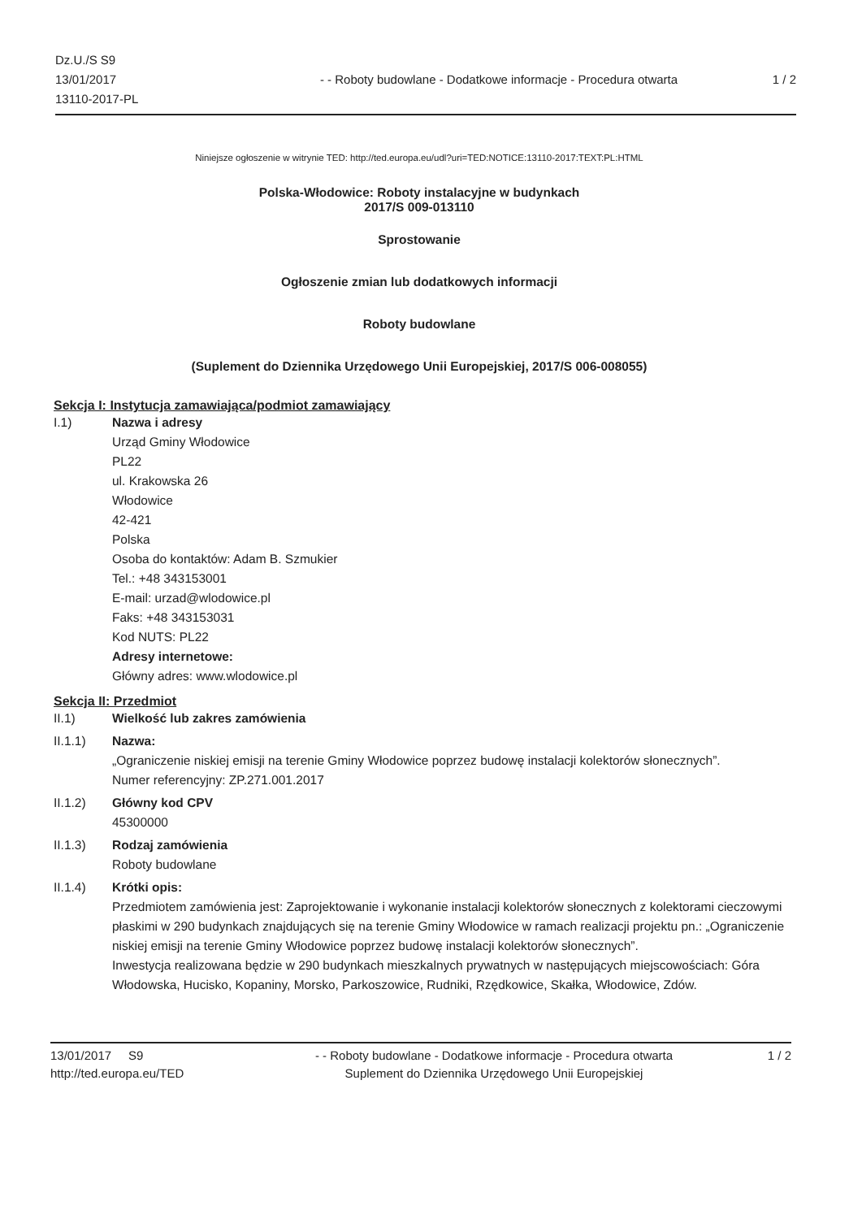Dz.U./S S9
13/01/2017
13110-2017-PL
- - Roboty budowlane - Dodatkowe informacje - Procedura otwarta
1 / 2
Niniejsze ogłoszenie w witrynie TED: http://ted.europa.eu/udl?uri=TED:NOTICE:13110-2017:TEXT:PL:HTML
Polska-Włodowice: Roboty instalacyjne w budynkach
2017/S 009-013110
Sprostowanie
Ogłoszenie zmian lub dodatkowych informacji
Roboty budowlane
(Suplement do Dziennika Urzędowego Unii Europejskiej, 2017/S 006-008055)
Sekcja I: Instytucja zamawiająca/podmiot zamawiający
I.1) Nazwa i adresy
Urząd Gminy Włodowice
PL22
ul. Krakowska 26
Włodowice
42-421
Polska
Osoba do kontaktów: Adam B. Szmukier
Tel.: +48 343153001
E-mail: urzad@wlodowice.pl
Faks: +48 343153031
Kod NUTS: PL22
Adresy internetowe:
Główny adres: www.wlodowice.pl
Sekcja II: Przedmiot
II.1) Wielkość lub zakres zamówienia
II.1.1) Nazwa:
„Ograniczenie niskiej emisji na terenie Gminy Włodowice poprzez budowę instalacji kolektorów słonecznych”.
Numer referencyjny: ZP.271.001.2017
II.1.2) Główny kod CPV
45300000
II.1.3) Rodzaj zamówienia
Roboty budowlane
II.1.4) Krótki opis:
Przedmiotem zamówienia jest: Zaprojektowanie i wykonanie instalacji kolektorów słonecznych z kolektorami cieczowymi płaskimi w 290 budynkach znajdujących się na terenie Gminy Włodowice w ramach realizacji projektu pn.: „Ograniczenie niskiej emisji na terenie Gminy Włodowice poprzez budowę instalacji kolektorów słonecznych”.
Inwestycja realizowana będzie w 290 budynkach mieszkalnych prywatnych w następujących miejscowościach: Góra Włodowska, Hucisko, Kopaniny, Morsko, Parkoszowice, Rudniki, Rzędkowice, Skałka, Włodowice, Zdów.
13/01/2017 S9
http://ted.europa.eu/TED
- - Roboty budowlane - Dodatkowe informacje - Procedura otwarta
Suplement do Dziennika Urzędowego Unii Europejskiej
1 / 2